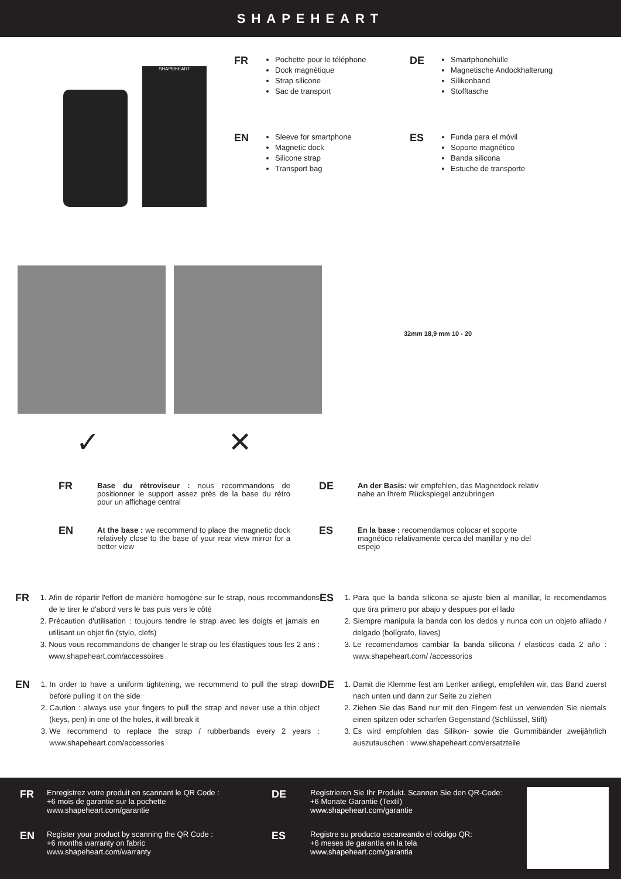SHAPEHEART
SHAPEHEART
FR
Pochette pour le téléphone
Dock magnétique
Strap silicone
Sac de transport
EN
Sleeve for smartphone
Magnetic dock
Silicone strap
Transport bag
DE
Smartphonehülle
Magnetische Andockhalterung
Silikonband
Stofftasche
ES
Funda para el móvil
Soporte magnético
Banda silicona
Estuche de transporte
32mm 18,9 mm 10 - 20
✓ ✕
FR
Base du rétroviseur : nous recommandons de positionner le support assez près de la base du rétro pour un affichage central
EN
At the base : we recommend to place the magnetic dock relatively close to the base of your rear view mirror for a better view
DE
An der Basis: wir empfehlen, das Magnetdock relativ nahe an Ihrem Rückspiegel anzubringen
ES
En la base : recomendamos colocar et soporte magnético relativamente cerca del manillar y no del espejo
FR
1. Afin de répartir l'effort de manière homogène sur le strap, nous recommandons de le tirer le d'abord vers le bas puis vers le côté
2. Précaution d'utilisation : toujours tendre le strap avec les doigts et jamais en utilisant un objet fin (stylo, clefs)
3. Nous vous recommandons de changer le strap ou les élastiques tous les 2 ans : www.shapeheart.com/accessoires
EN
1. In order to have a uniform tightening, we recommend to pull the strap down before pulling it on the side
2. Caution : always use your fingers to pull the strap and never use a thin object (keys, pen) in one of the holes, it will break it
3. We recommend to replace the strap / rubberbands every 2 years : www.shapeheart.com/accessories
ES
1. Para que la banda silicona se ajuste bien al manillar, le recomendamos que tira primero por abajo y despues por el lado
2. Siempre manipula la banda con los dedos y nunca con un objeto afilado / delgado (bolígrafo, llaves)
3. Le recomendamos cambiar la banda silicona / elasticos cada 2 año : www.shapeheart.com/ /accessorios
DE
1. Damit die Klemme fest am Lenker anliegt, empfehlen wir, das Band zuerst nach unten und dann zur Seite zu ziehen
2. Ziehen Sie das Band nur mit den Fingern fest un verwenden Sie niemals einen spitzen oder scharfen Gegenstand (Schlüssel, Stift)
3. Es wird empfohlen das Silikon- sowie die Gummibänder zweijährlich auszutauschen : www.shapeheart.com/ersatzteile
FR
Enregistrez votre produit en scannant le QR Code :
+6 mois de garantie sur la pochette
www.shapeheart.com/garantie
EN
Register your product by scanning the QR Code :
+6 months warranty on fabric
www.shapeheart.com/warranty
DE
Registrieren Sie Ihr Produkt. Scannen Sie den QR-Code:
+6 Monate Garantie (Textil)
www.shapeheart.com/garantie
ES
Registre su producto escaneando el código QR:
+6 meses de garantía en la tela
www.shapeheart.com/garantia